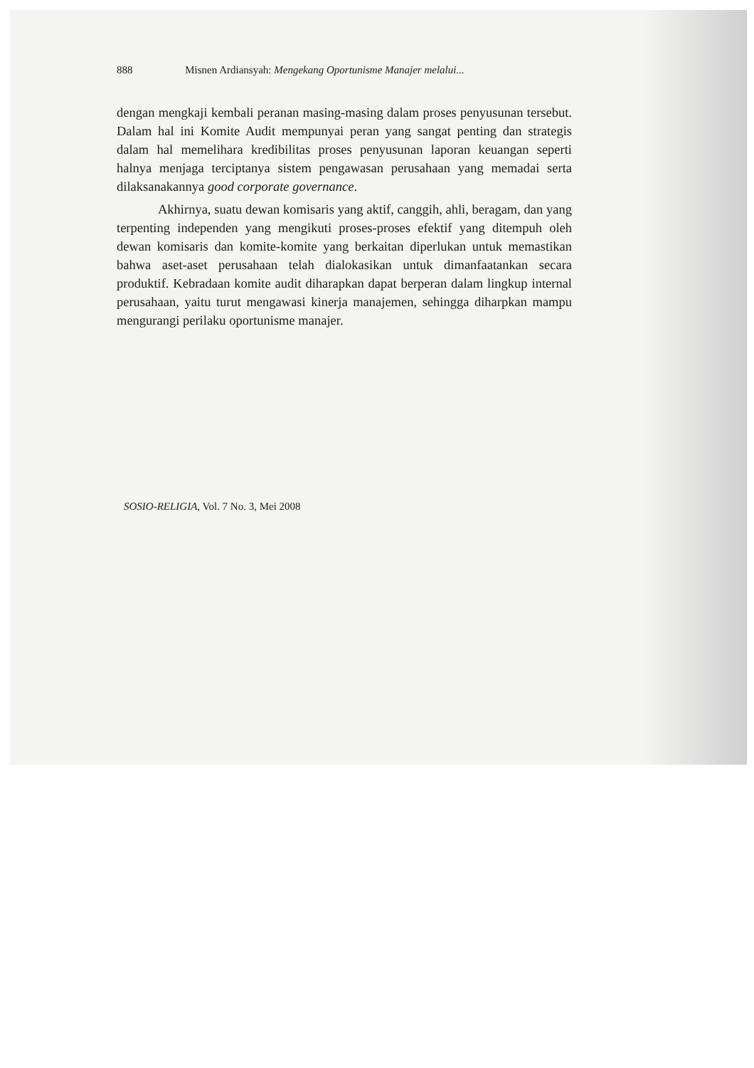888 Misnen Ardiansyah: Mengekang Oportunisme Manajer melalui...
dengan mengkaji kembali peranan masing-masing dalam proses penyusunan tersebut. Dalam hal ini Komite Audit mempunyai peran yang sangat penting dan strategis dalam hal memelihara kredibilitas proses penyusunan laporan keuangan seperti halnya menjaga terciptanya sistem pengawasan perusahaan yang memadai serta dilaksanakannya good corporate governance.
Akhirnya, suatu dewan komisaris yang aktif, canggih, ahli, beragam, dan yang terpenting independen yang mengikuti proses-proses efektif yang ditempuh oleh dewan komisaris dan komite-komite yang berkaitan diperlukan untuk memastikan bahwa aset-aset perusahaan telah dialokasikan untuk dimanfaatankan secara produktif. Kebradaan komite audit diharapkan dapat berperan dalam lingkup internal perusahaan, yaitu turut mengawasi kinerja manajemen, sehingga diharpkan mampu mengurangi perilaku oportunisme manajer.
SOSIO-RELIGIA, Vol. 7 No. 3, Mei 2008